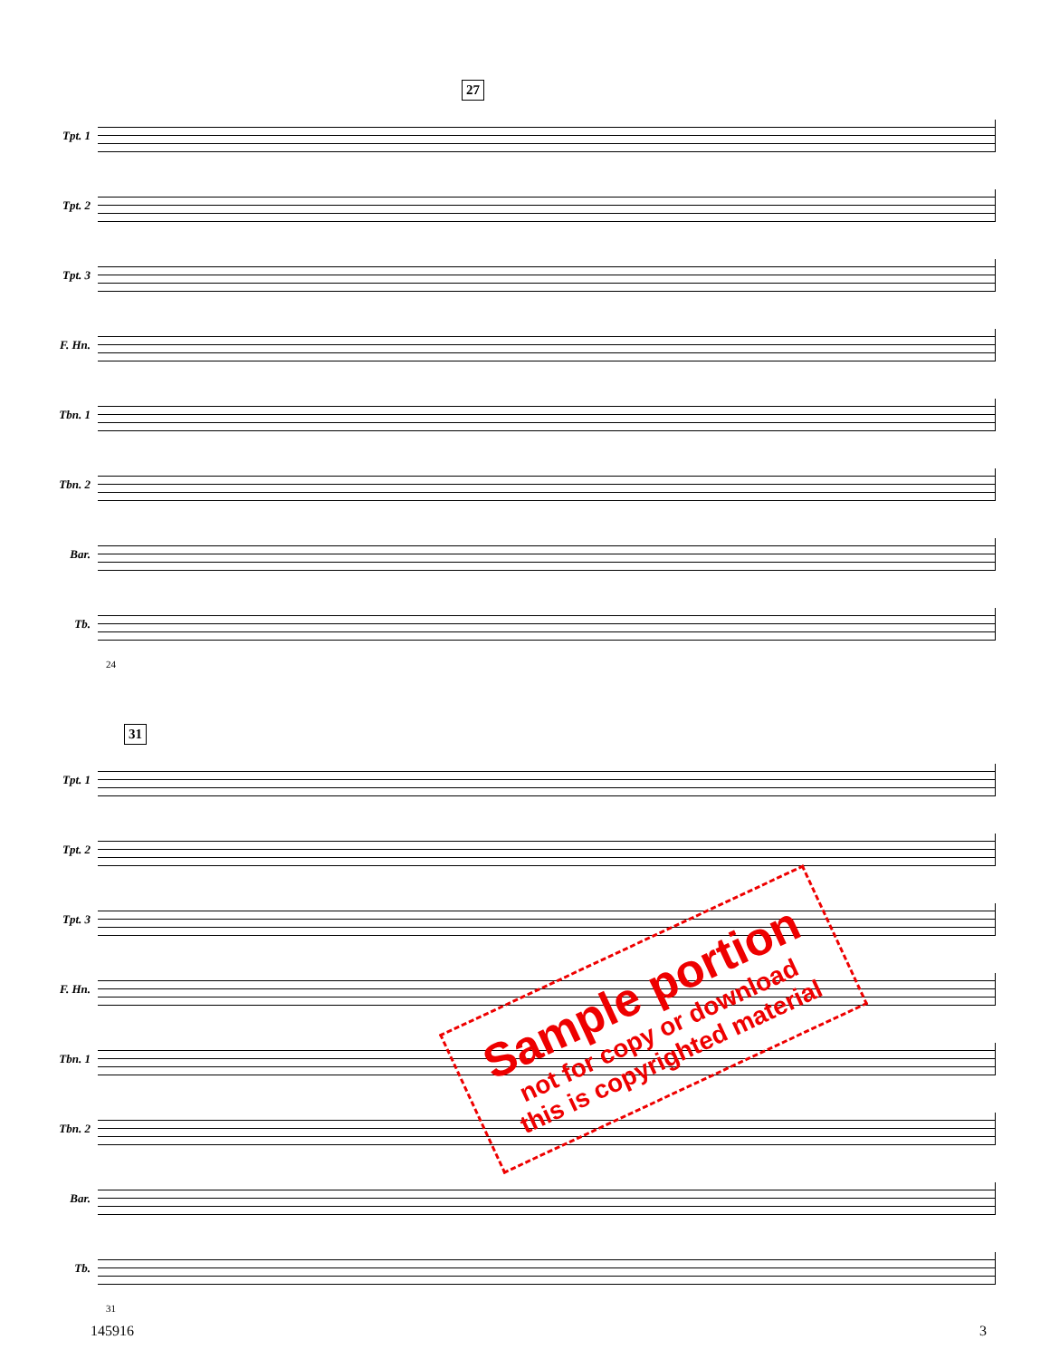27
Tpt. 1
Tpt. 2
Tpt. 3
F. Hn.
Tbn. 1
Tbn. 2
Bar.
Tb.
24
31
Tpt. 1
Tpt. 2
Tpt. 3
F. Hn.
Tbn. 1
Tbn. 2
Bar.
Tb.
31
Sample portion
not for copy or download
this is copyrighted material
145916 3